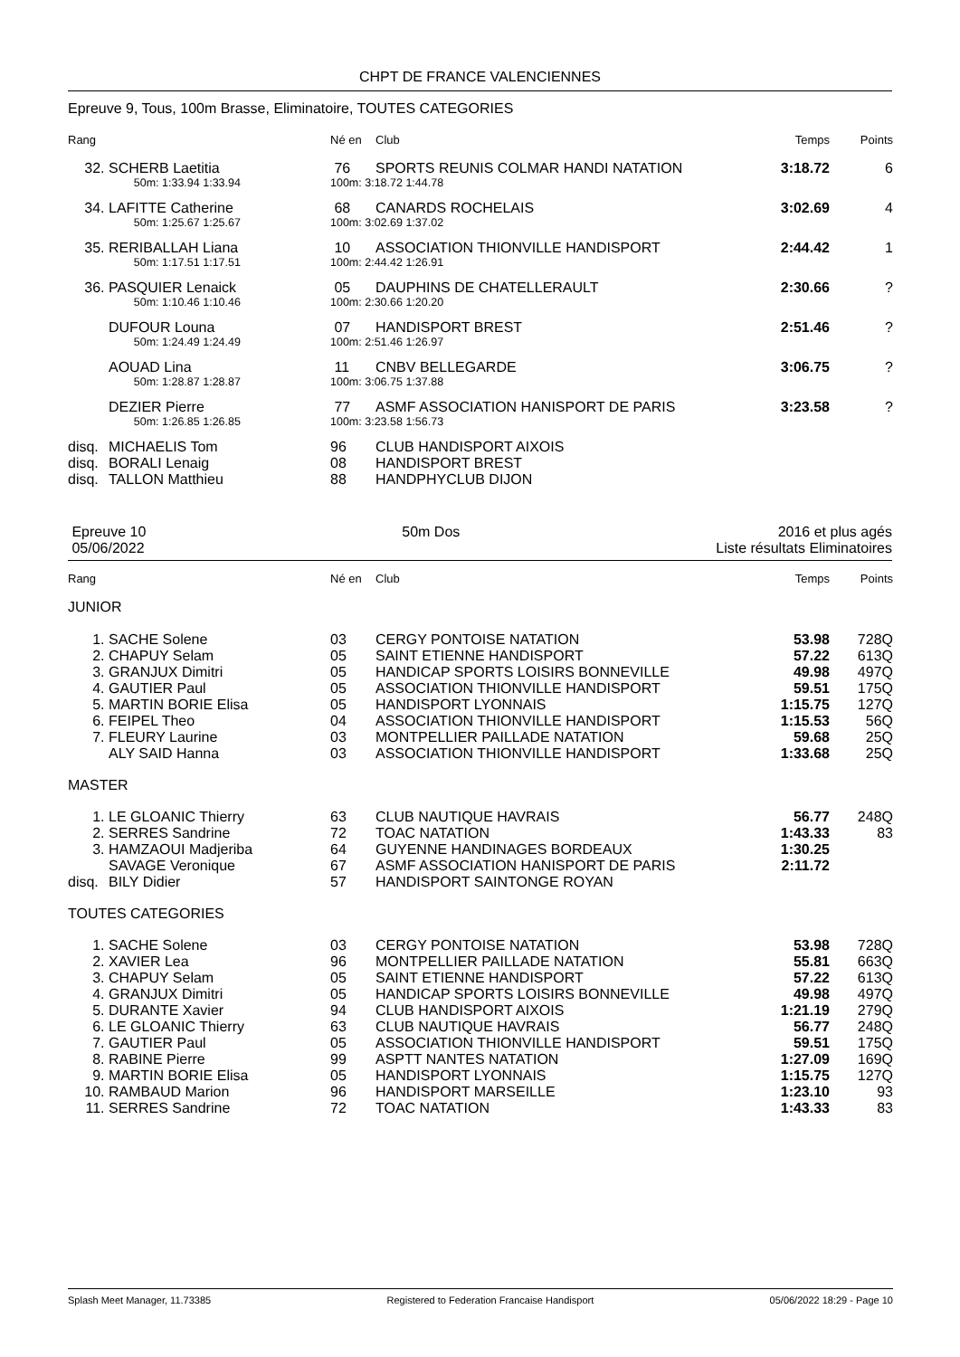CHPT DE FRANCE VALENCIENNES
Epreuve 9, Tous, 100m Brasse, Eliminatoire, TOUTES CATEGORIES
| Rang | | Né en | Club | Temps | Points |
| 32. | SCHERB Laetitia | 76 | SPORTS REUNIS COLMAR HANDI NATATION | 3:18.72 | 6 |
| | 50m: 1:33.94 1:33.94 | 100m: 3:18.72 1:44.78 | | | |
| 34. | LAFITTE Catherine | 68 | CANARDS ROCHELAIS | 3:02.69 | 4 |
| | 50m: 1:25.67 1:25.67 | 100m: 3:02.69 1:37.02 | | | |
| 35. | RERIBALLAH Liana | 10 | ASSOCIATION THIONVILLE HANDISPORT | 2:44.42 | 1 |
| | 50m: 1:17.51 1:17.51 | 100m: 2:44.42 1:26.91 | | | |
| 36. | PASQUIER Lenaick | 05 | DAUPHINS DE CHATELLERAULT | 2:30.66 | ? |
| | 50m: 1:10.46 1:10.46 | 100m: 2:30.66 1:20.20 | | | |
| | DUFOUR Louna | 07 | HANDISPORT BREST | 2:51.46 | ? |
| | 50m: 1:24.49 1:24.49 | 100m: 2:51.46 1:26.97 | | | |
| | AOUAD Lina | 11 | CNBV BELLEGARDE | 3:06.75 | ? |
| | 50m: 1:28.87 1:28.87 | 100m: 3:06.75 1:37.88 | | | |
| | DEZIER Pierre | 77 | ASMF ASSOCIATION HANISPORT DE PARIS | 3:23.58 | ? |
| | 50m: 1:26.85 1:26.85 | 100m: 3:23.58 1:56.73 | | | |
| disq. | MICHAELIS Tom | 96 | CLUB HANDISPORT AIXOIS | | |
| disq. | BORALI Lenaig | 08 | HANDISPORT BREST | | |
| disq. | TALLON Matthieu | 88 | HANDPHYCLUB DIJON | | |
Epreuve 10
05/06/2022
50m Dos 2016 et plus agés
Liste résultats Eliminatoires
| Rang | | Né en | Club | Temps | Points |
| JUNIOR | | | | | |
| 1. | SACHE Solene | 03 | CERGY PONTOISE NATATION | 53.98 | 728Q |
| 2. | CHAPUY Selam | 05 | SAINT ETIENNE HANDISPORT | 57.22 | 613Q |
| 3. | GRANJUX Dimitri | 05 | HANDICAP SPORTS LOISIRS BONNEVILLE | 49.98 | 497Q |
| 4. | GAUTIER Paul | 05 | ASSOCIATION THIONVILLE HANDISPORT | 59.51 | 175Q |
| 5. | MARTIN BORIE Elisa | 05 | HANDISPORT LYONNAIS | 1:15.75 | 127Q |
| 6. | FEIPEL Theo | 04 | ASSOCIATION THIONVILLE HANDISPORT | 1:15.53 | 56Q |
| 7. | FLEURY Laurine | 03 | MONTPELLIER PAILLADE NATATION | 59.68 | 25Q |
| | ALY SAID Hanna | 03 | ASSOCIATION THIONVILLE HANDISPORT | 1:33.68 | 25Q |
| MASTER | | | | | |
| 1. | LE GLOANIC Thierry | 63 | CLUB NAUTIQUE HAVRAIS | 56.77 | 248Q |
| 2. | SERRES Sandrine | 72 | TOAC NATATION | 1:43.33 | 83 |
| 3. | HAMZAOUI Madjeriba | 64 | GUYENNE HANDINAGES BORDEAUX | 1:30.25 | |
| | SAVAGE Veronique | 67 | ASMF ASSOCIATION HANISPORT DE PARIS | 2:11.72 | |
| disq. | BILY Didier | 57 | HANDISPORT SAINTONGE ROYAN | | |
| TOUTES CATEGORIES | | | | | |
| 1. | SACHE Solene | 03 | CERGY PONTOISE NATATION | 53.98 | 728Q |
| 2. | XAVIER Lea | 96 | MONTPELLIER PAILLADE NATATION | 55.81 | 663Q |
| 3. | CHAPUY Selam | 05 | SAINT ETIENNE HANDISPORT | 57.22 | 613Q |
| 4. | GRANJUX Dimitri | 05 | HANDICAP SPORTS LOISIRS BONNEVILLE | 49.98 | 497Q |
| 5. | DURANTE Xavier | 94 | CLUB HANDISPORT AIXOIS | 1:21.19 | 279Q |
| 6. | LE GLOANIC Thierry | 63 | CLUB NAUTIQUE HAVRAIS | 56.77 | 248Q |
| 7. | GAUTIER Paul | 05 | ASSOCIATION THIONVILLE HANDISPORT | 59.51 | 175Q |
| 8. | RABINE Pierre | 99 | ASPTT NANTES NATATION | 1:27.09 | 169Q |
| 9. | MARTIN BORIE Elisa | 05 | HANDISPORT LYONNAIS | 1:15.75 | 127Q |
| 10. | RAMBAUD Marion | 96 | HANDISPORT MARSEILLE | 1:23.10 | 93 |
| 11. | SERRES Sandrine | 72 | TOAC NATATION | 1:43.33 | 83 |
Splash Meet Manager, 11.73385 Registered to Federation Francaise Handisport 05/06/2022 18:29 - Page 10